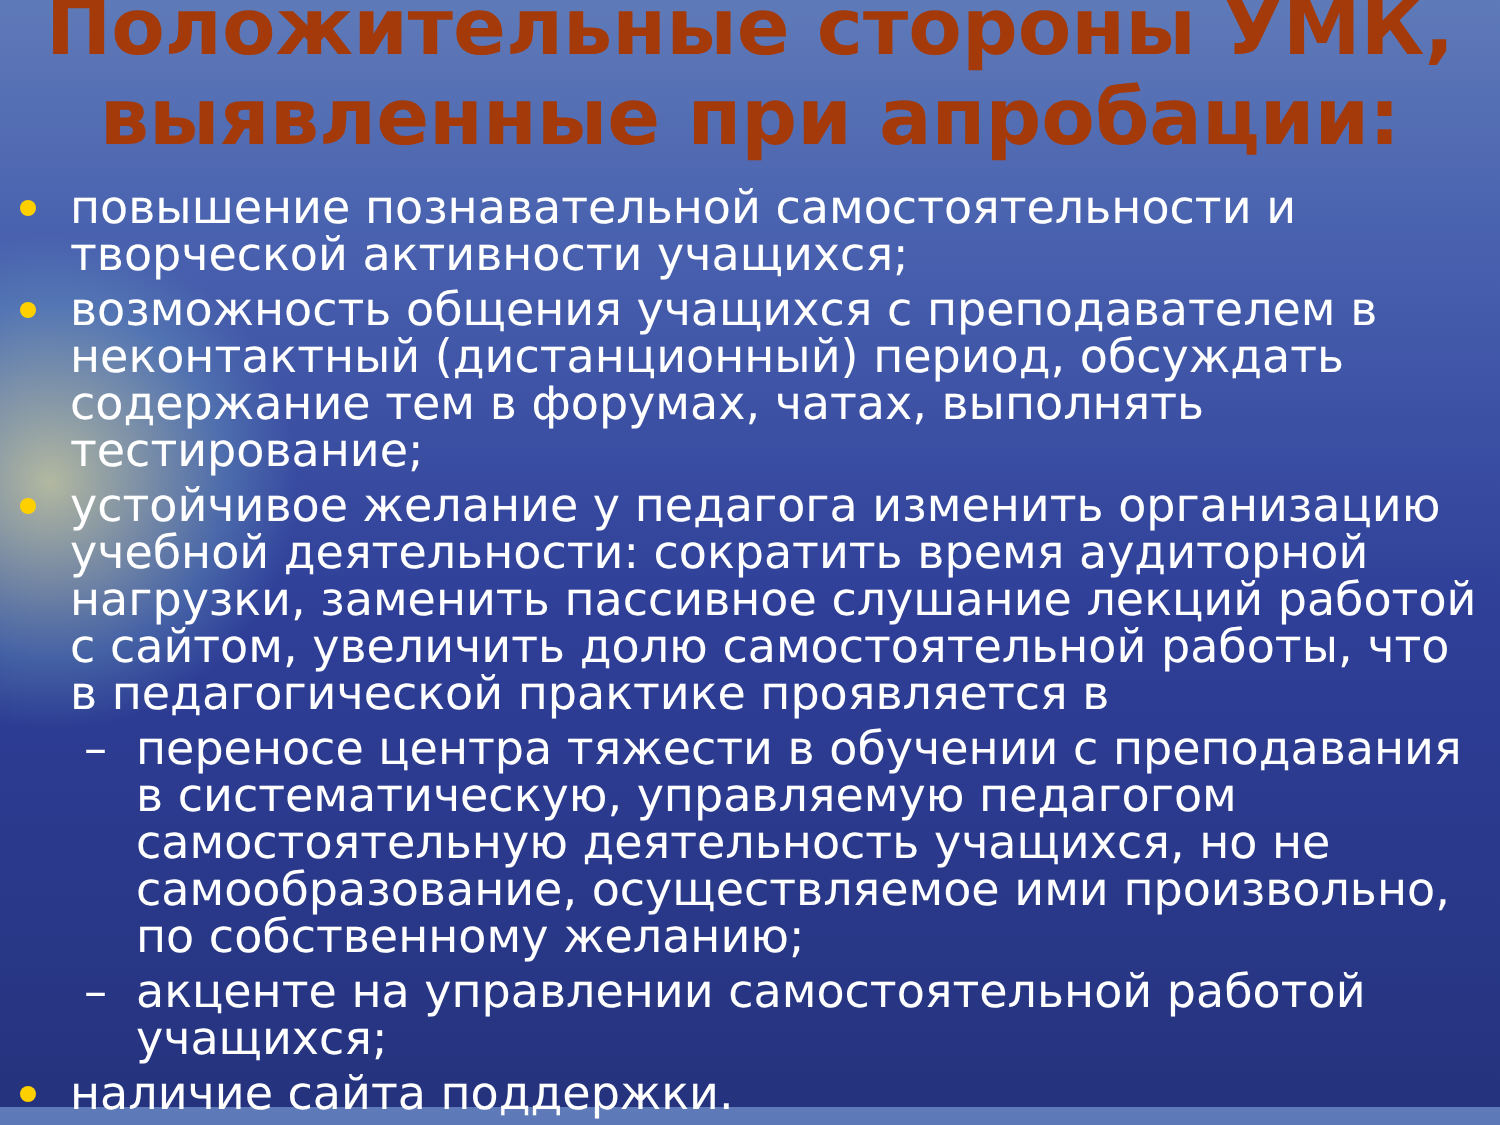Положительные стороны УМК,
выявленные при апробации:
повышение познавательной самостоятельности и творческой активности учащихся;
возможность общения учащихся с преподавателем в неконтактный (дистанционный) период, обсуждать содержание тем в форумах, чатах, выполнять тестирование;
устойчивое желание у педагога изменить организацию учебной деятельности: сократить время аудиторной нагрузки, заменить пассивное слушание лекций работой с сайтом, увеличить долю самостоятельной работы, что в педагогической практике проявляется в
– переносе центра тяжести в обучении с преподавания в систематическую, управляемую педагогом самостоятельную деятельность учащихся, но не самообразование, осуществляемое ими произвольно, по собственному желанию;
– акценте на управлении самостоятельной работой учащихся;
наличие сайта поддержки.